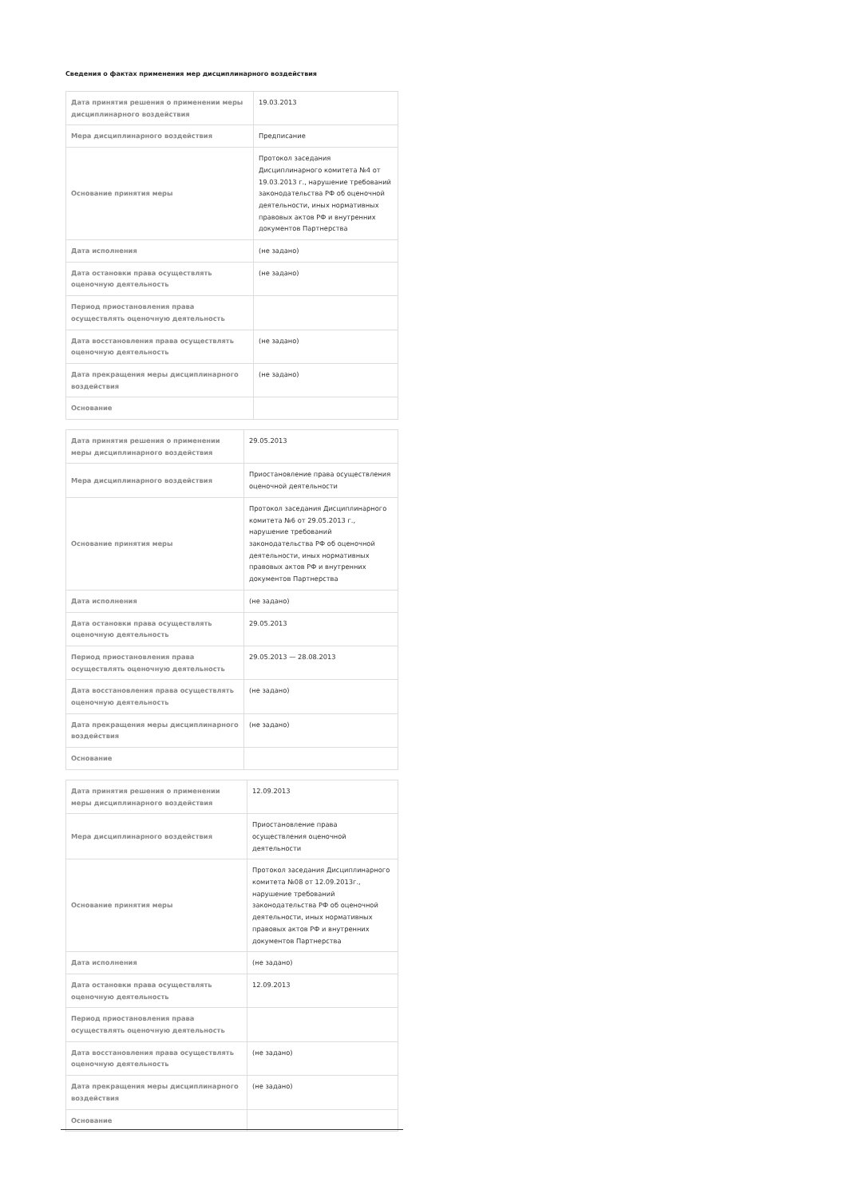Сведения о фактах применения мер дисциплинарного воздействия
| Дата принятия решения о применении меры дисциплинарного воздействия | 19.03.2013 |
| Мера дисциплинарного воздействия | Предписание |
| Основание принятия меры | Протокол заседания Дисциплинарного комитета №4 от 19.03.2013 г., нарушение требований законодательства РФ об оценочной деятельности, иных нормативных правовых актов РФ и внутренних документов Партнерства |
| Дата исполнения | (не задано) |
| Дата остановки права осуществлять оценочную деятельность | (не задано) |
| Период приостановления права осуществлять оценочную деятельность | |
| Дата восстановления права осуществлять оценочную деятельность | (не задано) |
| Дата прекращения меры дисциплинарного воздействия | (не задано) |
| Основание | |
| Дата принятия решения о применении меры дисциплинарного воздействия | 29.05.2013 |
| Мера дисциплинарного воздействия | Приостановление права осуществления оценочной деятельности |
| Основание принятия меры | Протокол заседания Дисциплинарного комитета №6 от 29.05.2013 г., нарушение требований законодательства РФ об оценочной деятельности, иных нормативных правовых актов РФ и внутренних документов Партнерства |
| Дата исполнения | (не задано) |
| Дата остановки права осуществлять оценочную деятельность | 29.05.2013 |
| Период приостановления права осуществлять оценочную деятельность | 29.05.2013 — 28.08.2013 |
| Дата восстановления права осуществлять оценочную деятельность | (не задано) |
| Дата прекращения меры дисциплинарного воздействия | (не задано) |
| Основание | |
| Дата принятия решения о применении меры дисциплинарного воздействия | 12.09.2013 |
| Мера дисциплинарного воздействия | Приостановление права осуществления оценочной деятельности |
| Основание принятия меры | Протокол заседания Дисциплинарного комитета №08 от 12.09.2013г., нарушение требований законодательства РФ об оценочной деятельности, иных нормативных правовых актов РФ и внутренних документов Партнерства |
| Дата исполнения | (не задано) |
| Дата остановки права осуществлять оценочную деятельность | 12.09.2013 |
| Период приостановления права осуществлять оценочную деятельность | |
| Дата восстановления права осуществлять оценочную деятельность | (не задано) |
| Дата прекращения меры дисциплинарного воздействия | (не задано) |
| Основание | |